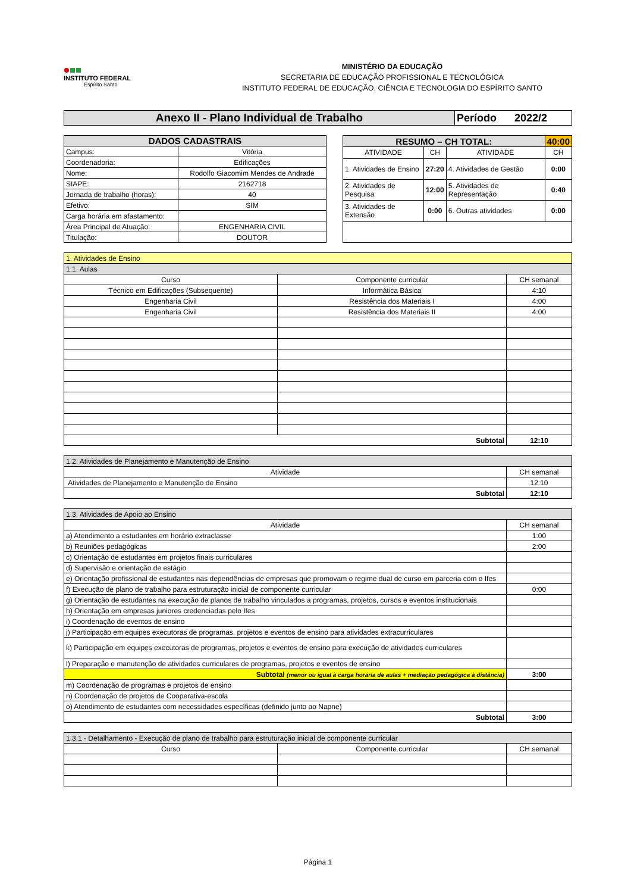INSTITUTO FEDERAL
Espírito Santo
MINISTÉRIO DA EDUCAÇÃO
SECRETARIA DE EDUCAÇÃO PROFISSIONAL E TECNOLÓGICA
INSTITUTO FEDERAL DE EDUCAÇÃO, CIÊNCIA E TECNOLOGIA DO ESPÍRITO SANTO
| Anexo II - Plano Individual de Trabalho | Período 2022/2 |
| DADOS CADASTRAIS | |
| --- | --- |
| Campus: | Vitória |
| Coordenadoria: | Edificações |
| Nome: | Rodolfo Giacomim Mendes de Andrade |
| SIAPE: | 2162718 |
| Jornada de trabalho (horas): | 40 |
| Efetivo: | SIM |
| Carga horária em afastamento: | |
| Área Principal de Atuação: | ENGENHARIA CIVIL |
| Titulação: | DOUTOR |
| RESUMO – CH TOTAL: | | | 40:00 |
| --- | --- | --- | --- |
| ATIVIDADE | CH | ATIVIDADE | CH |
| 1. Atividades de Ensino | 27:20 | 4. Atividades de Gestão | 0:00 |
| 2. Atividades de Pesquisa | 12:00 | 5. Atividades de Representação | 0:40 |
| 3. Atividades de Extensão | 0:00 | 6. Outras atividades | 0:00 |
| 1. Atividades de Ensino | | |
| 1.1. Aulas | | |
| Curso | Componente curricular | CH semanal |
| Técnico em Edificações (Subsequente) | Informática Básica | 4:10 |
| Engenharia Civil | Resistência dos Materiais I | 4:00 |
| Engenharia Civil | Resistência dos Materiais II | 4:00 |
| Subtotal | | 12:10 |
| 1.2. Atividades de Planejamento e Manutenção de Ensino | |
| Atividade | CH semanal |
| Atividades de Planejamento e Manutenção de Ensino | 12:10 |
| Subtotal | 12:10 |
| 1.3. Atividades de Apoio ao Ensino | |
| Atividade | CH semanal |
| a) Atendimento a estudantes em horário extraclasse | 1:00 |
| b) Reuniões pedagógicas | 2:00 |
| c) Orientação de estudantes em projetos finais curriculares | |
| d) Supervisão e orientação de estágio | |
| e) Orientação profissional de estudantes nas dependências de empresas que promovam o regime dual de curso em parceria com o Ifes | |
| f) Execução de plano de trabalho para estruturação inicial de componente curricular | 0:00 |
| g) Orientação de estudantes na execução de planos de trabalho vinculados a programas, projetos, cursos e eventos institucionais | |
| h) Orientação em empresas juniores credenciadas pelo Ifes | |
| i) Coordenação de eventos de ensino | |
| j) Participação em equipes executoras de programas, projetos e eventos de ensino para atividades extracurriculares | |
| k) Participação em equipes executoras de programas, projetos e eventos de ensino para execução de atividades curriculares | |
| l) Preparação e manutenção de atividades curriculares de programas, projetos e eventos de ensino | |
| Subtotal (menor ou igual à carga horária de aulas + mediação pedagógica à distância) | 3:00 |
| m) Coordenação de programas e projetos de ensino | |
| n) Coordenação de projetos de Cooperativa-escola | |
| o) Atendimento de estudantes com necessidades específicas (definido junto ao Napne) | |
| Subtotal | 3:00 |
| 1.3.1 - Detalhamento - Execução de plano de trabalho para estruturação inicial de componente curricular | | |
| Curso | Componente curricular | CH semanal |
Página 1